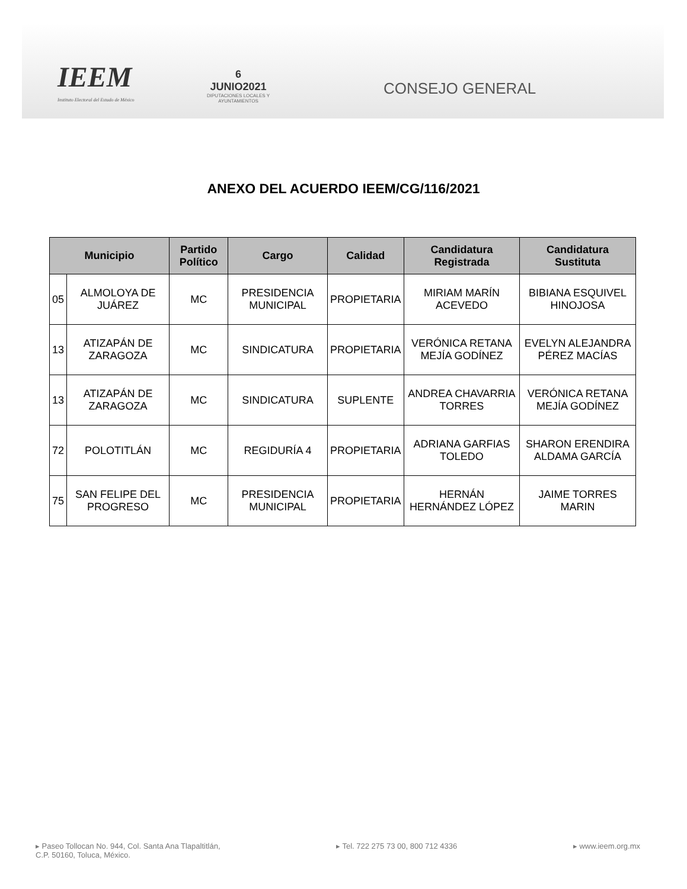IEEM
Instituto Electoral del Estado de México
6 JUNIO2021
DIPUTACIONES LOCALES Y AYUNTAMIENTOS
CONSEJO GENERAL
ANEXO DEL ACUERDO IEEM/CG/116/2021
| Municipio | | Partido Político | Cargo | Calidad | Candidatura Registrada | Candidatura Sustituta |
| --- | --- | --- | --- | --- | --- | --- |
| 05 | ALMOLOYA DE JUÁREZ | MC | PRESIDENCIA MUNICIPAL | PROPIETARIA | MIRIAM MARÍN ACEVEDO | BIBIANA ESQUIVEL HINOJOSA |
| 13 | ATIZAPÁN DE ZARAGOZA | MC | SINDICATURA | PROPIETARIA | VERÓNICA RETANA MEJÍA GODÍNEZ | EVELYN ALEJANDRA PÉREZ MACÍAS |
| 13 | ATIZAPÁN DE ZARAGOZA | MC | SINDICATURA | SUPLENTE | ANDREA CHAVARRIA TORRES | VERÓNICA RETANA MEJÍA GODÍNEZ |
| 72 | POLOTITLÁN | MC | REGIDURÍA 4 | PROPIETARIA | ADRIANA GARFIAS TOLEDO | SHARON ERENDIRA ALDAMA GARCÍA |
| 75 | SAN FELIPE DEL PROGRESO | MC | PRESIDENCIA MUNICIPAL | PROPIETARIA | HERNÁN HERNÁNDEZ LÓPEZ | JAIME TORRES MARIN |
▸ Paseo Tollocan No. 944, Col. Santa Ana Tlapaltitlán,
C.P. 50160, Toluca, México.
▸ Tel. 722 275 73 00, 800 712 4336
▸ www.ieem.org.mx